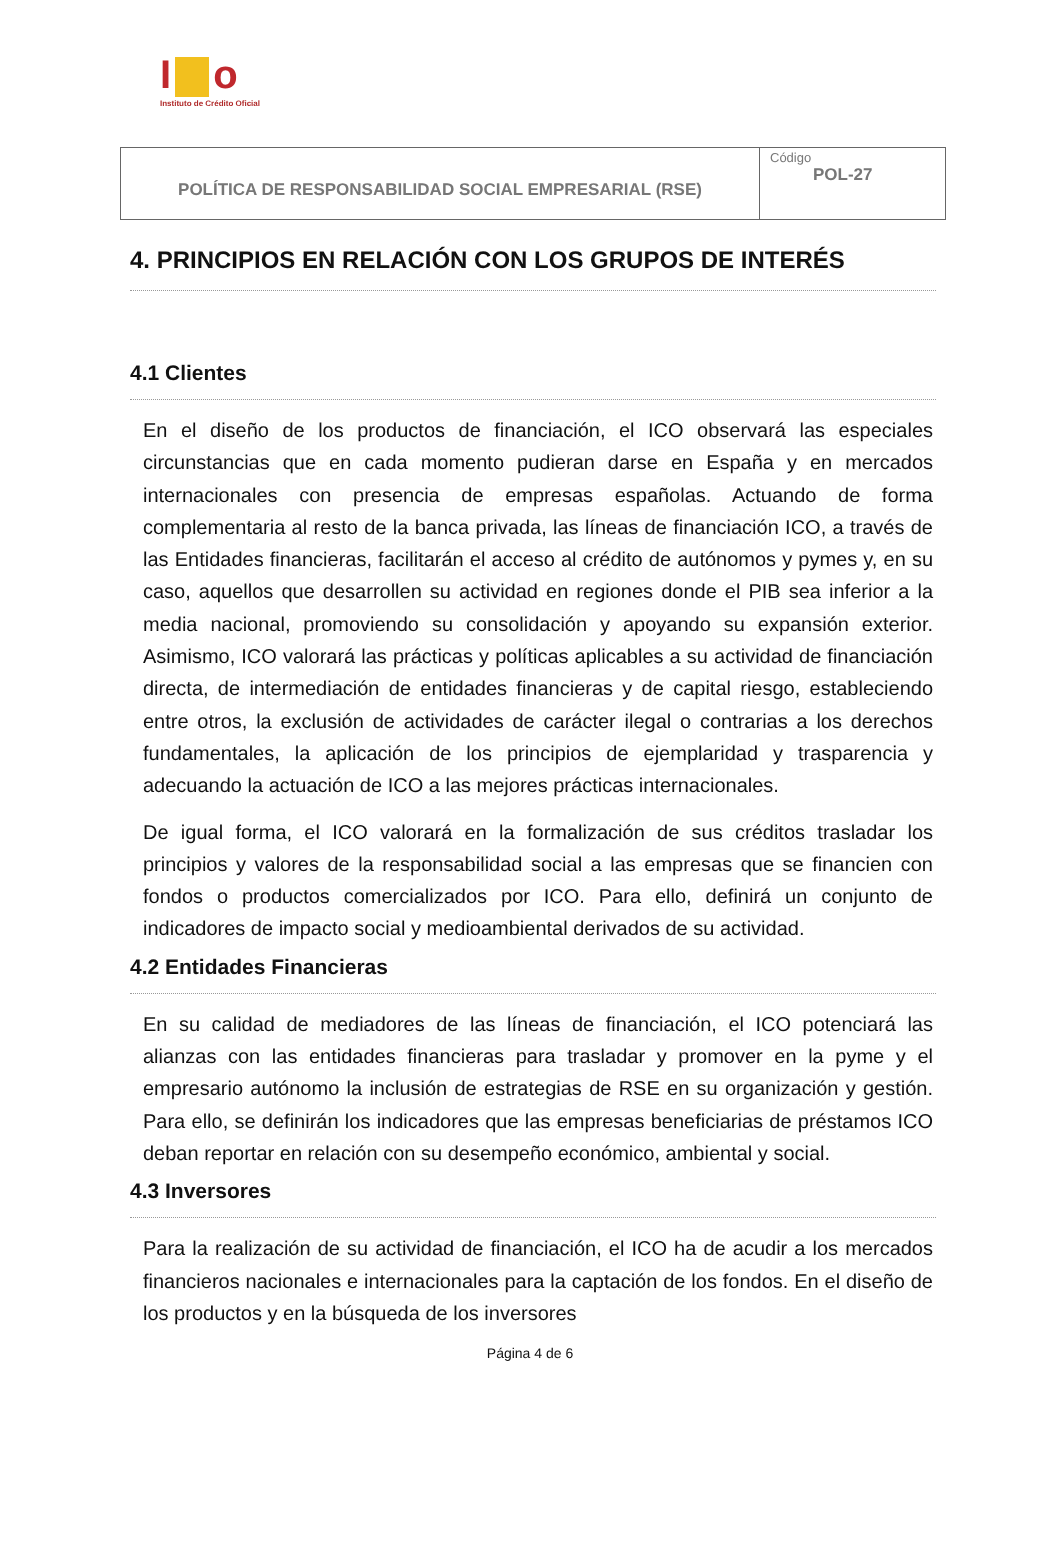I o
Instituto de Crédito Oficial
| POLÍTICA DE RESPONSABILIDAD SOCIAL EMPRESARIAL (RSE) | Código POL-27 |
4. PRINCIPIOS EN RELACIÓN CON LOS GRUPOS DE INTERÉS
4.1 Clientes
En el diseño de los productos de financiación, el ICO observará las especiales circunstancias que en cada momento pudieran darse en España y en mercados internacionales con presencia de empresas españolas. Actuando de forma complementaria al resto de la banca privada, las líneas de financiación ICO, a través de las Entidades financieras, facilitarán el acceso al crédito de autónomos y pymes y, en su caso, aquellos que desarrollen su actividad en regiones donde el PIB sea inferior a la media nacional, promoviendo su consolidación y apoyando su expansión exterior. Asimismo, ICO valorará las prácticas y políticas aplicables a su actividad de financiación directa, de intermediación de entidades financieras y de capital riesgo, estableciendo entre otros, la exclusión de actividades de carácter ilegal o contrarias a los derechos fundamentales, la aplicación de los principios de ejemplaridad y trasparencia y adecuando la actuación de ICO a las mejores prácticas internacionales.
De igual forma, el ICO valorará en la formalización de sus créditos trasladar los principios y valores de la responsabilidad social a las empresas que se financien con fondos o productos comercializados por ICO. Para ello, definirá un conjunto de indicadores de impacto social y medioambiental derivados de su actividad.
4.2 Entidades Financieras
En su calidad de mediadores de las líneas de financiación, el ICO potenciará las alianzas con las entidades financieras para trasladar y promover en la pyme y el empresario autónomo la inclusión de estrategias de RSE en su organización y gestión. Para ello, se definirán los indicadores que las empresas beneficiarias de préstamos ICO deban reportar en relación con su desempeño económico, ambiental y social.
4.3 Inversores
Para la realización de su actividad de financiación, el ICO ha de acudir a los mercados financieros nacionales e internacionales para la captación de los fondos. En el diseño de los productos y en la búsqueda de los inversores
Página 4 de 6